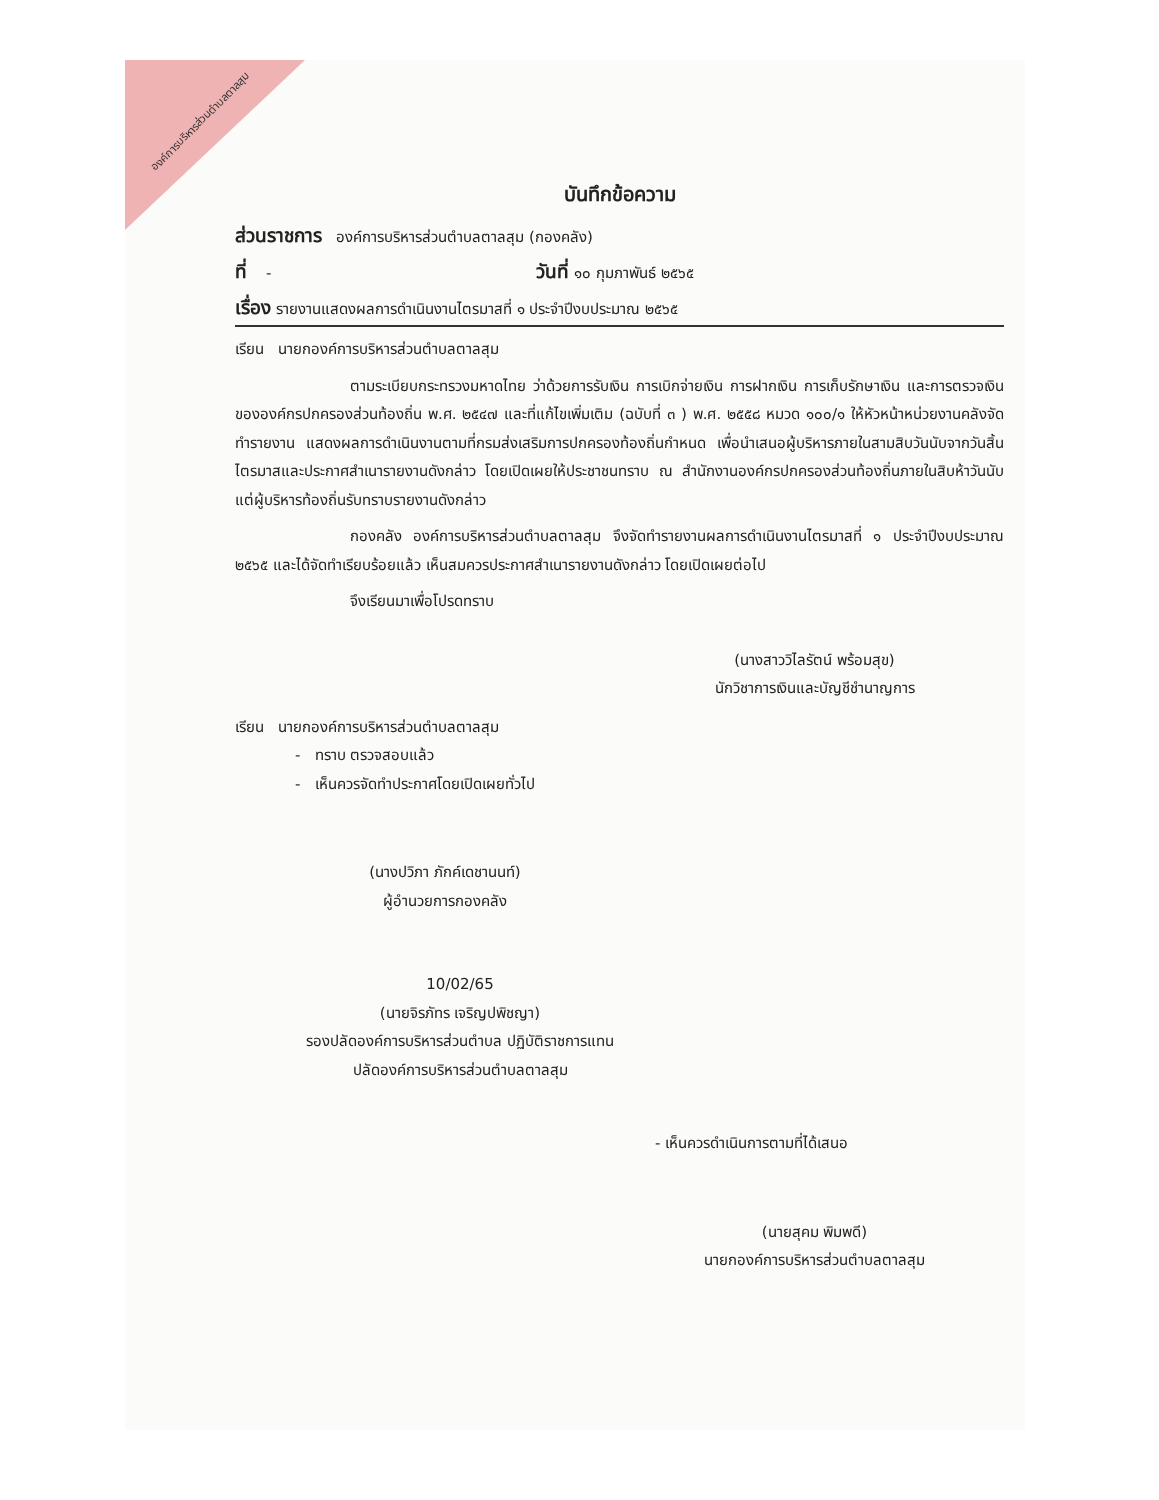องค์การบริหารส่วนตำบลตาลสุม
บันทึกข้อความ
ส่วนราชการ องค์การบริหารส่วนตำบลตาลสุม (กองคลัง)
ที่ - วันที่ ๑๐ กุมภาพันธ์ ๒๕๖๕
เรื่อง รายงานแสดงผลการดำเนินงานไตรมาสที่ ๑ ประจำปีงบประมาณ ๒๕๖๕
เรียน นายกองค์การบริหารส่วนตำบลตาลสุม
ตามระเบียบกระทรวงมหาดไทย ว่าด้วยการรับเงิน การเบิกจ่ายเงิน การฝากเงิน การเก็บรักษาเงิน และการตรวจเงินขององค์กรปกครองส่วนท้องถิ่น พ.ศ. ๒๕๔๗ และที่แก้ไขเพิ่มเติม (ฉบับที่ ๓ ) พ.ศ. ๒๕๕๘ หมวด ๑๐๐/๑ ให้หัวหน้าหน่วยงานคลังจัดทำรายงาน แสดงผลการดำเนินงานตามที่กรมส่งเสริมการปกครองท้องถิ่นกำหนด เพื่อนำเสนอผู้บริหารภายในสามสิบวันนับจากวันสิ้นไตรมาสและประกาศสำเนารายงานดังกล่าว โดยเปิดเผยให้ประชาชนทราบ ณ สำนักงานองค์กรปกครองส่วนท้องถิ่นภายในสิบห้าวันนับแต่ผู้บริหารท้องถิ่นรับทราบรายงานดังกล่าว
กองคลัง องค์การบริหารส่วนตำบลตาลสุม จึงจัดทำรายงานผลการดำเนินงานไตรมาสที่ ๑ ประจำปีงบประมาณ ๒๕๖๕ และได้จัดทำเรียบร้อยแล้ว เห็นสมควรประกาศสำเนารายงานดังกล่าว โดยเปิดเผยต่อไป
จึงเรียนมาเพื่อโปรดทราบ
(นางสาววิไลรัตน์ พร้อมสุข)
นักวิชาการเงินและบัญชีชำนาญการ
เรียน นายกองค์การบริหารส่วนตำบลตาลสุม
- ทราบ ตรวจสอบแล้ว
- เห็นควรจัดทำประกาศโดยเปิดเผยทั่วไป
(นางปวิภา ภักค์เดชานนท์)
ผู้อำนวยการกองคลัง
10/02/65
(นายจิรภัทร เจริญปพิชญา)
รองปลัดองค์การบริหารส่วนตำบล ปฏิบัติราชการแทน
ปลัดองค์การบริหารส่วนตำบลตาลสุม
- เห็นควรดำเนินการตามที่ได้เสนอ
(นายสุคม พิมพดี)
นายกองค์การบริหารส่วนตำบลตาลสุม